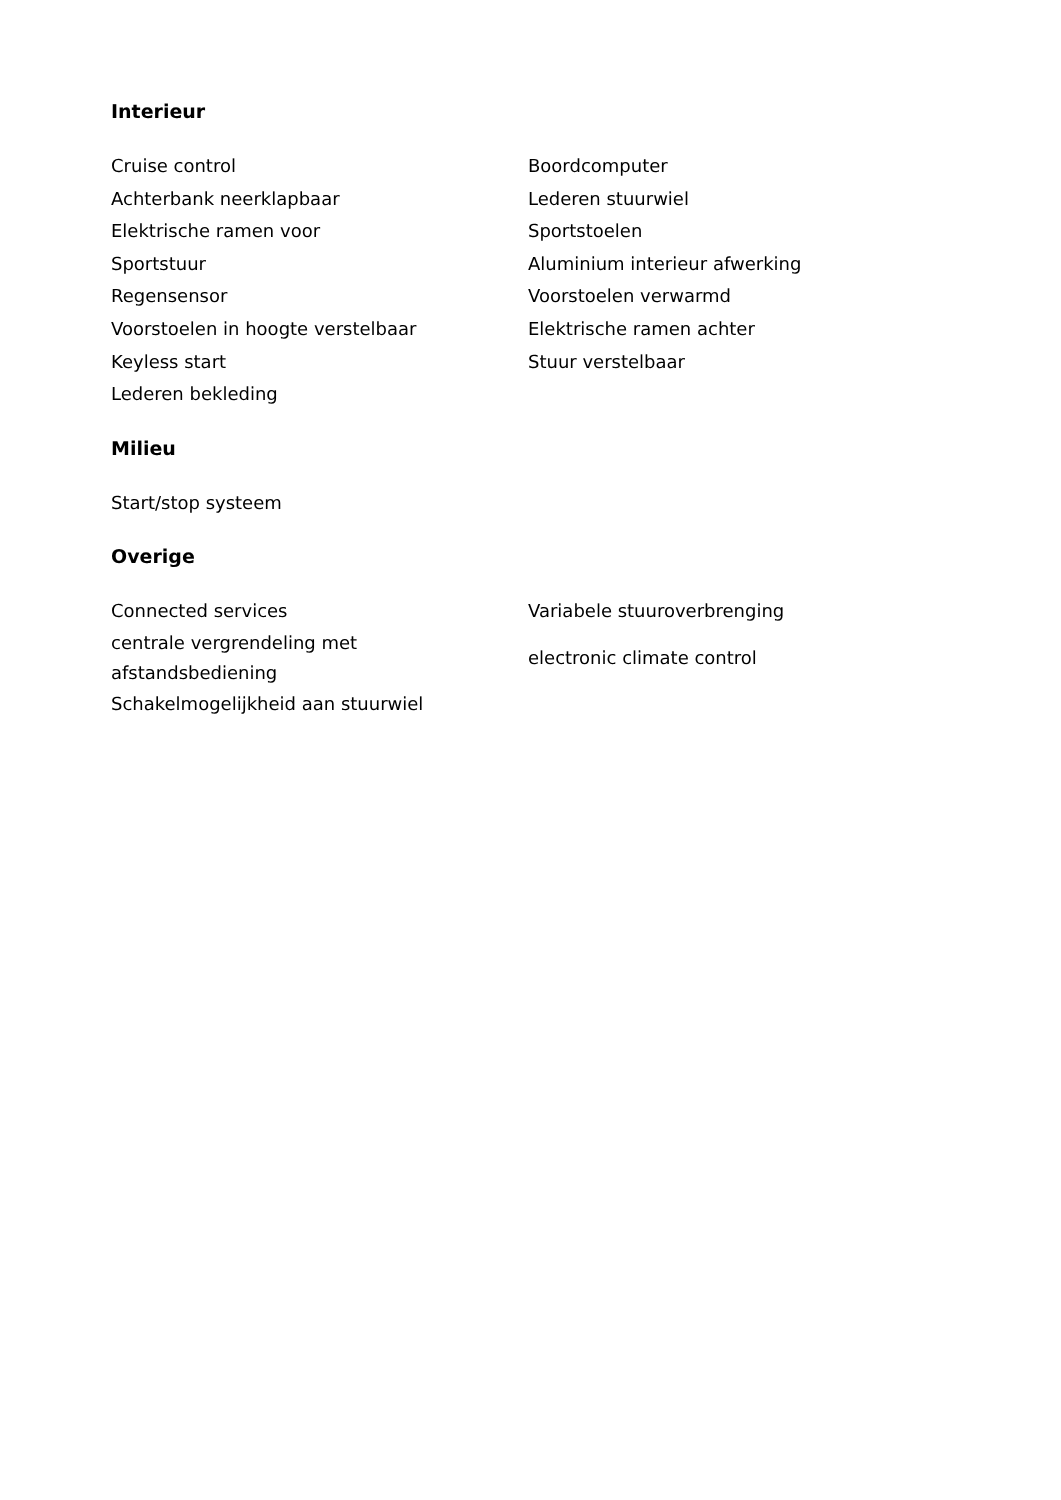Interieur
| Cruise control | Boordcomputer |
| Achterbank neerklapbaar | Lederen stuurwiel |
| Elektrische ramen voor | Sportstoelen |
| Sportstuur | Aluminium interieur afwerking |
| Regensensor | Voorstoelen verwarmd |
| Voorstoelen in hoogte verstelbaar | Elektrische ramen achter |
| Keyless start | Stuur verstelbaar |
| Lederen bekleding | |
Milieu
| Start/stop systeem | |
Overige
| Connected services | Variabele stuuroverbrenging |
| centrale vergrendeling met afstandsbediening | electronic climate control |
| Schakelmogelijkheid aan stuurwiel | |